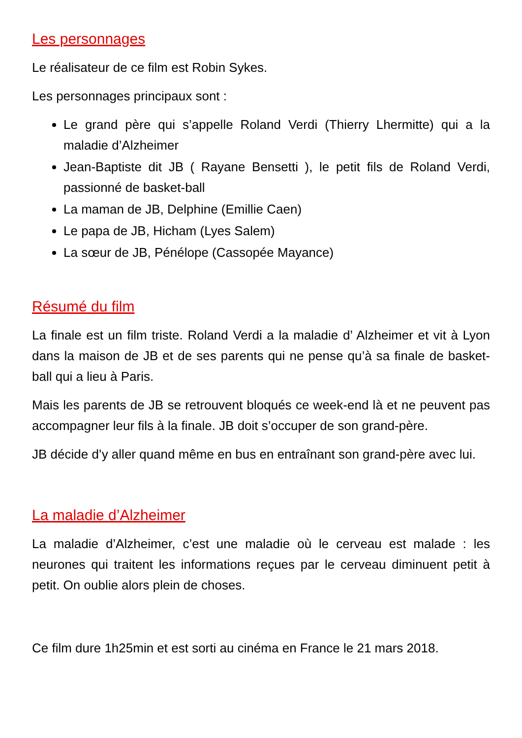Les personnages
Le réalisateur de ce film est Robin Sykes.
Les personnages principaux sont :
Le grand père qui s’appelle Roland Verdi (Thierry Lhermitte) qui a la maladie d’Alzheimer
Jean-Baptiste dit JB ( Rayane Bensetti ), le petit fils de Roland Verdi, passionné de basket-ball
La maman de JB, Delphine (Emillie Caen)
Le papa de JB, Hicham (Lyes Salem)
La sœur de JB, Pénélope (Cassopée Mayance)
Résumé du film
La finale est un film triste. Roland Verdi a la maladie d’ Alzheimer et vit à Lyon dans la maison de JB et de ses parents qui ne pense qu’à sa finale de basket-ball qui a lieu à Paris.
Mais les parents de JB se retrouvent bloqués ce week-end là et ne peuvent pas accompagner leur fils à la finale. JB doit s’occuper de son grand-père.
JB décide d’y aller quand même en bus en entraînant son grand-père avec lui.
La maladie d’Alzheimer
La maladie d’Alzheimer, c’est une maladie où le cerveau est malade : les neurones qui traitent les informations reçues par le cerveau diminuent petit à petit. On oublie alors plein de choses.
Ce film dure 1h25min et est sorti au cinéma en France le 21 mars 2018.